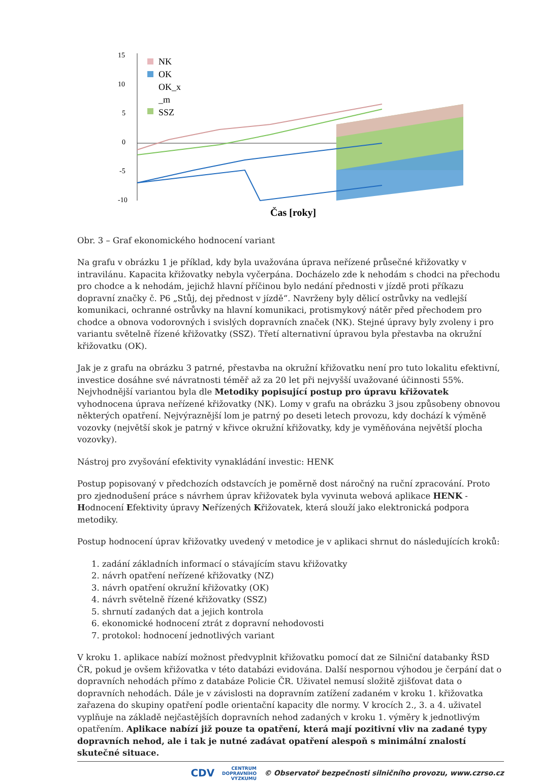15
10
5
0
-5
-10
NK
OK
OK_x
_m
SSZ
Čas [roky]
Obr. 3 – Graf ekonomického hodnocení variant
Na grafu v obrázku 1 je příklad, kdy byla uvažována úprava neřízené průsečné křižovatky v intravilánu. Kapacita křižovatky nebyla vyčerpána. Docházelo zde k nehodám s chodci na přechodu pro chodce a k nehodám, jejichž hlavní příčinou bylo nedání přednosti v jízdě proti příkazu dopravní značky č. P6 „Stůj, dej přednost v jízdě“. Navrženy byly dělicí ostrůvky na vedlejší komunikaci, ochranné ostrůvky na hlavní komunikaci, protismykový nátěr před přechodem pro chodce a obnova vodorovných i svislých dopravních značek (NK). Stejné úpravy byly zvoleny i pro variantu světelně řízené křižovatky (SSZ). Třetí alternativní úpravou byla přestavba na okružní křižovatku (OK).
Jak je z grafu na obrázku 3 patrné, přestavba na okružní křižovatku není pro tuto lokalitu efektivní, investice dosáhne své návratnosti téměř až za 20 let při nejvyšší uvažované účinnosti 55%. Nejvhodnější variantou byla dle Metodiky popisující postup pro úpravu křižovatek vyhodnocena úprava neřízené křižovatky (NK). Lomy v grafu na obrázku 3 jsou způsobeny obnovou některých opatření. Nejvýraznější lom je patrný po deseti letech provozu, kdy dochází k výměně vozovky (největší skok je patrný v křivce okružní křižovatky, kdy je vyměňována největší plocha vozovky).
Nástroj pro zvyšování efektivity vynakládání investic: HENK
Postup popisovaný v předchozích odstavcích je poměrně dost náročný na ruční zpracování. Proto pro zjednodušení práce s návrhem úprav křižovatek byla vyvinuta webová aplikace HENK - Hodnocení Efektivity úpravy Neřízených Křižovatek, která slouží jako elektronická podpora metodiky.
Postup hodnocení úprav křižovatky uvedený v metodice je v aplikaci shrnut do následujících kroků:
1. zadání základních informací o stávajícím stavu křižovatky
2. návrh opatření neřízené křižovatky (NZ)
3. návrh opatření okružní křižovatky (OK)
4. návrh světelně řízené křižovatky (SSZ)
5. shrnutí zadaných dat a jejich kontrola
6. ekonomické hodnocení ztrát z dopravní nehodovosti
7. protokol: hodnocení jednotlivých variant
V kroku 1. aplikace nabízí možnost předvyplnit křižovatku pomocí dat ze Silniční databanky ŘSD ČR, pokud je ovšem křižovatka v této databázi evidována. Další nespornou výhodou je čerpání dat o dopravních nehodách přímo z databáze Policie ČR. Uživatel nemusí složitě zjišťovat data o dopravních nehodách. Dále je v závislosti na dopravním zatížení zadaném v kroku 1. křižovatka zařazena do skupiny opatření podle orientační kapacity dle normy. V krocích 2., 3. a 4. uživatel vyplňuje na základě nejčastějších dopravních nehod zadaných v kroku 1. výměry k jednotlivým opatřením. Aplikace nabízí již pouze ta opatření, která mají pozitivní vliv na zadané typy dopravních nehod, ale i tak je nutné zadávat opatření alespoň s minimální znalostí skutečné situace.
CDV CENTRUM
DOPRAVNÍHO
VÝZKUMU © Observatoř bezpečnosti silničního provozu, www.czrso.cz